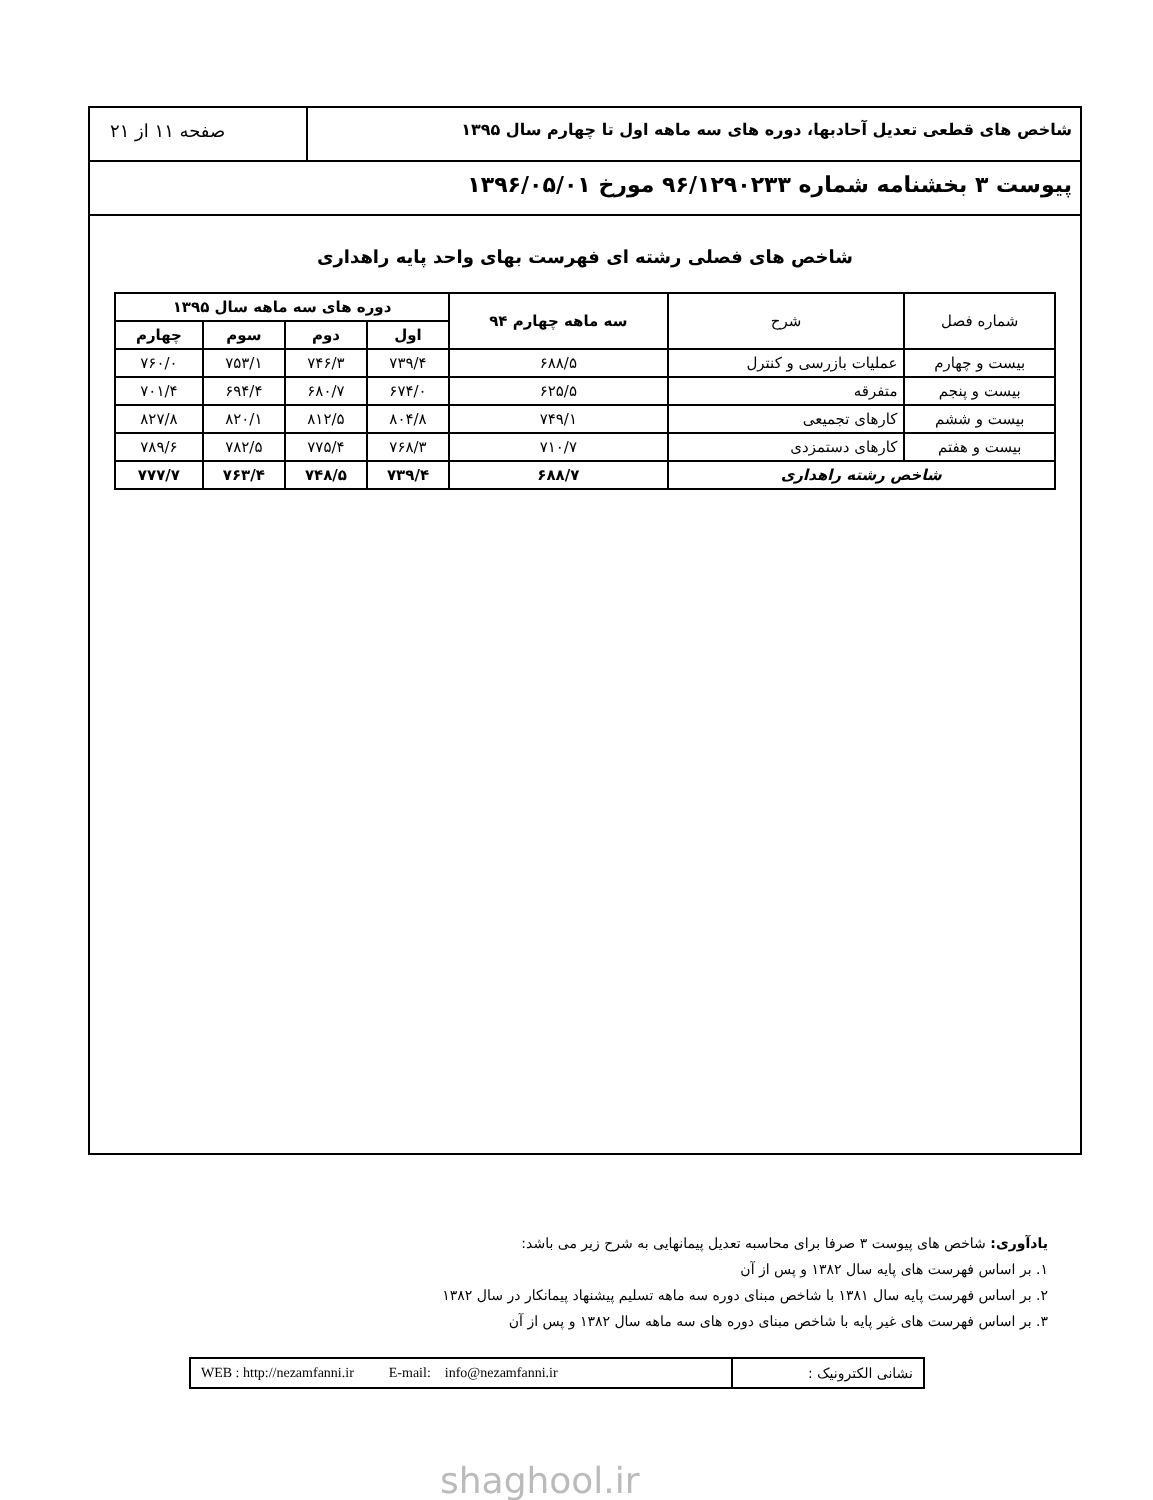شاخص های قطعی تعدیل آحادبها، دوره های سه ماهه اول تا چهارم سال ۱۳۹۵
صفحه ۱۱ از ۲۱
پیوست ۳ بخشنامه شماره ۹۶/۱۲۹۰۲۳۳ مورخ ۱۳۹۶/۰۵/۰۱
شاخص های فصلی رشته ای فهرست بهای واحد پایه راهداری
| شماره فصل | شرح | سه ماهه چهارم ۹۴ | دوره های سه ماهه سال ۱۳۹۵ | | | |
| --- | --- | --- | --- | --- | --- | --- |
| | | | اول | دوم | سوم | چهارم |
| بیست و چهارم | عملیات بازرسی و کنترل | ۶۸۸/۵ | ۷۳۹/۴ | ۷۴۶/۳ | ۷۵۳/۱ | ۷۶۰/۰ |
| بیست و پنجم | متفرقه | ۶۲۵/۵ | ۶۷۴/۰ | ۶۸۰/۷ | ۶۹۴/۴ | ۷۰۱/۴ |
| بیست و ششم | کارهای تجمیعی | ۷۴۹/۱ | ۸۰۴/۸ | ۸۱۲/۵ | ۸۲۰/۱ | ۸۲۷/۸ |
| بیست و هفتم | کارهای دستمزدی | ۷۱۰/۷ | ۷۶۸/۳ | ۷۷۵/۴ | ۷۸۲/۵ | ۷۸۹/۶ |
| شاخص رشته راهداری | | ۶۸۸/۷ | ۷۳۹/۴ | ۷۴۸/۵ | ۷۶۳/۴ | ۷۷۷/۷ |
یادآوری: شاخص های پیوست ۳ صرفا برای محاسبه تعدیل پیمانهایی به شرح زیر می باشد:
۱. بر اساس فهرست های پایه سال ۱۳۸۲ و پس از آن
۲. بر اساس فهرست پایه سال ۱۳۸۱ با شاخص مبنای دوره سه ماهه تسلیم پیشنهاد پیمانکار در سال ۱۳۸۲
۳. بر اساس فهرست های غیر پایه با شاخص مبنای دوره های سه ماهه سال ۱۳۸۲ و پس از آن
WEB : http://nezamfanni.ir E-mail: info@nezamfanni.ir
نشانی الکترونیک :
shaghool.ir